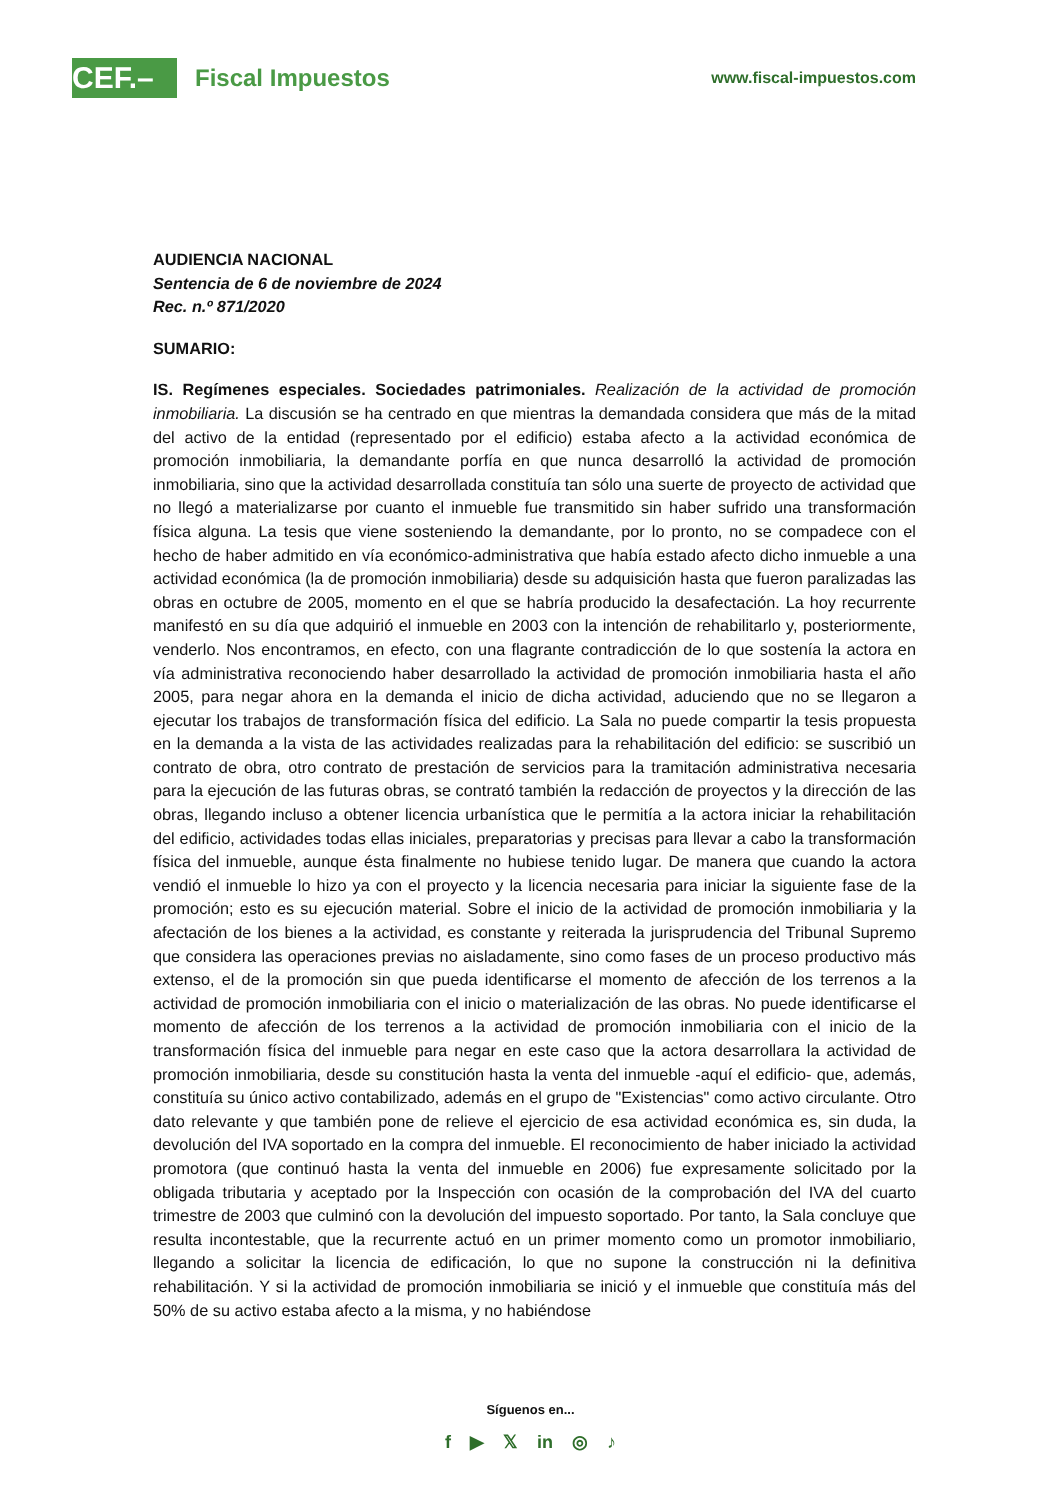CEF.–
Fiscal Impuestos
www.fiscal-impuestos.com
AUDIENCIA NACIONAL
Sentencia de 6 de noviembre de 2024
Rec. n.º 871/2020
SUMARIO:
IS. Regímenes especiales. Sociedades patrimoniales. Realización de la actividad de promoción inmobiliaria. La discusión se ha centrado en que mientras la demandada considera que más de la mitad del activo de la entidad (representado por el edificio) estaba afecto a la actividad económica de promoción inmobiliaria, la demandante porfía en que nunca desarrolló la actividad de promoción inmobiliaria, sino que la actividad desarrollada constituía tan sólo una suerte de proyecto de actividad que no llegó a materializarse por cuanto el inmueble fue transmitido sin haber sufrido una transformación física alguna. La tesis que viene sosteniendo la demandante, por lo pronto, no se compadece con el hecho de haber admitido en vía económico-administrativa que había estado afecto dicho inmueble a una actividad económica (la de promoción inmobiliaria) desde su adquisición hasta que fueron paralizadas las obras en octubre de 2005, momento en el que se habría producido la desafectación. La hoy recurrente manifestó en su día que adquirió el inmueble en 2003 con la intención de rehabilitarlo y, posteriormente, venderlo. Nos encontramos, en efecto, con una flagrante contradicción de lo que sostenía la actora en vía administrativa reconociendo haber desarrollado la actividad de promoción inmobiliaria hasta el año 2005, para negar ahora en la demanda el inicio de dicha actividad, aduciendo que no se llegaron a ejecutar los trabajos de transformación física del edificio. La Sala no puede compartir la tesis propuesta en la demanda a la vista de las actividades realizadas para la rehabilitación del edificio: se suscribió un contrato de obra, otro contrato de prestación de servicios para la tramitación administrativa necesaria para la ejecución de las futuras obras, se contrató también la redacción de proyectos y la dirección de las obras, llegando incluso a obtener licencia urbanística que le permitía a la actora iniciar la rehabilitación del edificio, actividades todas ellas iniciales, preparatorias y precisas para llevar a cabo la transformación física del inmueble, aunque ésta finalmente no hubiese tenido lugar. De manera que cuando la actora vendió el inmueble lo hizo ya con el proyecto y la licencia necesaria para iniciar la siguiente fase de la promoción; esto es su ejecución material. Sobre el inicio de la actividad de promoción inmobiliaria y la afectación de los bienes a la actividad, es constante y reiterada la jurisprudencia del Tribunal Supremo que considera las operaciones previas no aisladamente, sino como fases de un proceso productivo más extenso, el de la promoción sin que pueda identificarse el momento de afección de los terrenos a la actividad de promoción inmobiliaria con el inicio o materialización de las obras. No puede identificarse el momento de afección de los terrenos a la actividad de promoción inmobiliaria con el inicio de la transformación física del inmueble para negar en este caso que la actora desarrollara la actividad de promoción inmobiliaria, desde su constitución hasta la venta del inmueble -aquí el edificio- que, además, constituía su único activo contabilizado, además en el grupo de "Existencias" como activo circulante. Otro dato relevante y que también pone de relieve el ejercicio de esa actividad económica es, sin duda, la devolución del IVA soportado en la compra del inmueble. El reconocimiento de haber iniciado la actividad promotora (que continuó hasta la venta del inmueble en 2006) fue expresamente solicitado por la obligada tributaria y aceptado por la Inspección con ocasión de la comprobación del IVA del cuarto trimestre de 2003 que culminó con la devolución del impuesto soportado. Por tanto, la Sala concluye que resulta incontestable, que la recurrente actuó en un primer momento como un promotor inmobiliario, llegando a solicitar la licencia de edificación, lo que no supone la construcción ni la definitiva rehabilitación. Y si la actividad de promoción inmobiliaria se inició y el inmueble que constituía más del 50% de su activo estaba afecto a la misma, y no habiéndose
Síguenos en...
f ▶ 𝕏 in ◎ ♪